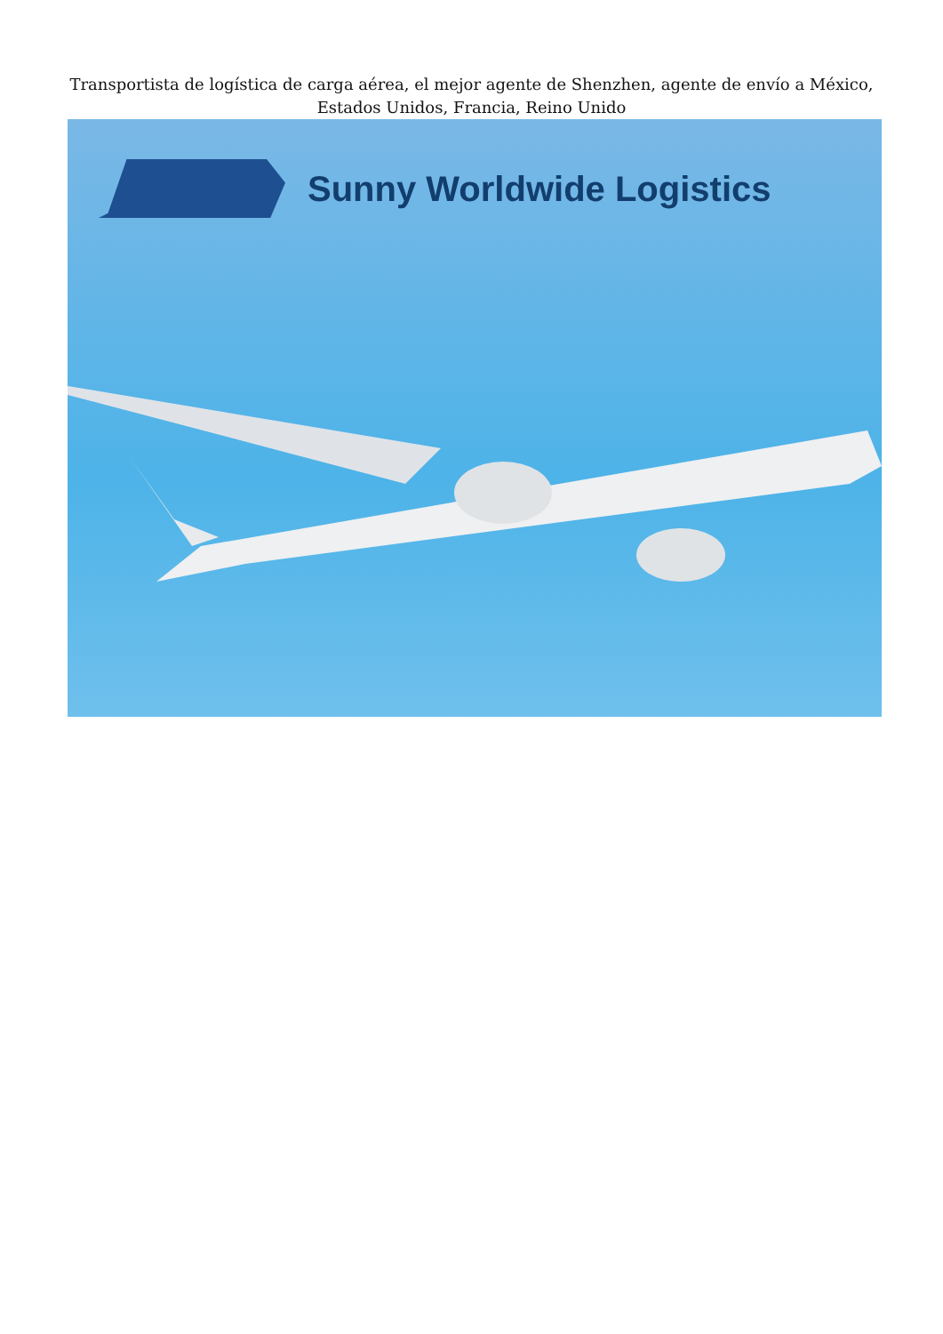Transportista de logística de carga aérea, el mejor agente de Shenzhen, agente de envío a México,
Estados Unidos, Francia, Reino Unido
Sunny Worldwide Logistics